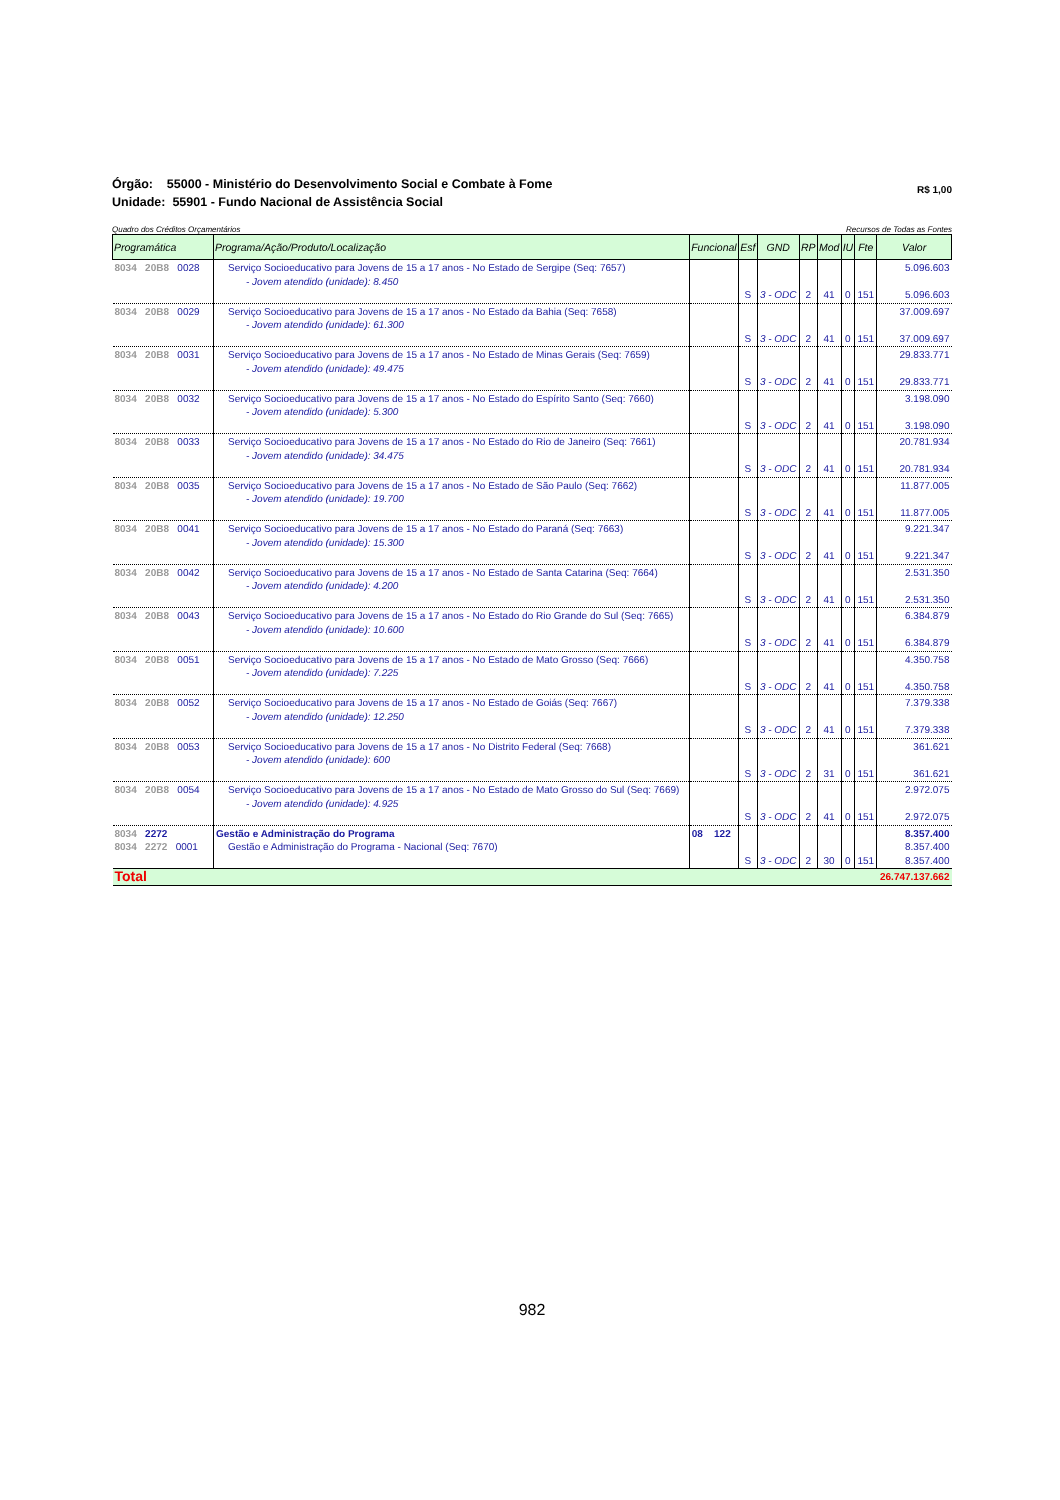Órgão: 55000 - Ministério do Desenvolvimento Social e Combate à Fome
Unidade: 55901 - Fundo Nacional de Assistência Social
R$ 1,00
Quadro dos Créditos Orçamentários Recursos de Todas as Fontes
| Programática | Programa/Ação/Produto/Localização | Funcional | Esf | GND | RP | Mod | IU | Fte | Valor |
| --- | --- | --- | --- | --- | --- | --- | --- | --- | --- |
| 8034 20B8 0028 | Serviço Socioeducativo para Jovens de 15 a 17 anos - No Estado de Sergipe (Seq: 7657) - Jovem atendido (unidade): 8.450 | | S | 3 - ODC | 2 | 41 | 0 | 151 | 5.096.603 5.096.603 |
| 8034 20B8 0029 | Serviço Socioeducativo para Jovens de 15 a 17 anos - No Estado da Bahia (Seq: 7658) - Jovem atendido (unidade): 61.300 | | S | 3 - ODC | 2 | 41 | 0 | 151 | 37.009.697 37.009.697 |
| 8034 20B8 0031 | Serviço Socioeducativo para Jovens de 15 a 17 anos - No Estado de Minas Gerais (Seq: 7659) - Jovem atendido (unidade): 49.475 | | S | 3 - ODC | 2 | 41 | 0 | 151 | 29.833.771 29.833.771 |
| 8034 20B8 0032 | Serviço Socioeducativo para Jovens de 15 a 17 anos - No Estado do Espírito Santo (Seq: 7660) - Jovem atendido (unidade): 5.300 | | S | 3 - ODC | 2 | 41 | 0 | 151 | 3.198.090 3.198.090 |
| 8034 20B8 0033 | Serviço Socioeducativo para Jovens de 15 a 17 anos - No Estado do Rio de Janeiro (Seq: 7661) - Jovem atendido (unidade): 34.475 | | S | 3 - ODC | 2 | 41 | 0 | 151 | 20.781.934 20.781.934 |
| 8034 20B8 0035 | Serviço Socioeducativo para Jovens de 15 a 17 anos - No Estado de São Paulo (Seq: 7662) - Jovem atendido (unidade): 19.700 | | S | 3 - ODC | 2 | 41 | 0 | 151 | 11.877.005 11.877.005 |
| 8034 20B8 0041 | Serviço Socioeducativo para Jovens de 15 a 17 anos - No Estado do Paraná (Seq: 7663) - Jovem atendido (unidade): 15.300 | | S | 3 - ODC | 2 | 41 | 0 | 151 | 9.221.347 9.221.347 |
| 8034 20B8 0042 | Serviço Socioeducativo para Jovens de 15 a 17 anos - No Estado de Santa Catarina (Seq: 7664) - Jovem atendido (unidade): 4.200 | | S | 3 - ODC | 2 | 41 | 0 | 151 | 2.531.350 2.531.350 |
| 8034 20B8 0043 | Serviço Socioeducativo para Jovens de 15 a 17 anos - No Estado do Rio Grande do Sul (Seq: 7665) - Jovem atendido (unidade): 10.600 | | S | 3 - ODC | 2 | 41 | 0 | 151 | 6.384.879 6.384.879 |
| 8034 20B8 0051 | Serviço Socioeducativo para Jovens de 15 a 17 anos - No Estado de Mato Grosso (Seq: 7666) - Jovem atendido (unidade): 7.225 | | S | 3 - ODC | 2 | 41 | 0 | 151 | 4.350.758 4.350.758 |
| 8034 20B8 0052 | Serviço Socioeducativo para Jovens de 15 a 17 anos - No Estado de Goiás (Seq: 7667) - Jovem atendido (unidade): 12.250 | | S | 3 - ODC | 2 | 41 | 0 | 151 | 7.379.338 7.379.338 |
| 8034 20B8 0053 | Serviço Socioeducativo para Jovens de 15 a 17 anos - No Distrito Federal (Seq: 7668) - Jovem atendido (unidade): 600 | | S | 3 - ODC | 2 | 31 | 0 | 151 | 361.621 361.621 |
| 8034 20B8 0054 | Serviço Socioeducativo para Jovens de 15 a 17 anos - No Estado de Mato Grosso do Sul (Seq: 7669) - Jovem atendido (unidade): 4.925 | | S | 3 - ODC | 2 | 41 | 0 | 151 | 2.972.075 2.972.075 |
| 8034 2272 8034 2272 0001 | Gestão e Administração do Programa Gestão e Administração do Programa - Nacional (Seq: 7670) | 08 122 | S | 3 - ODC | 2 | 30 | 0 | 151 | 8.357.400 8.357.400 8.357.400 |
| Total | | | | | | | | | 26.747.137.662 |
982